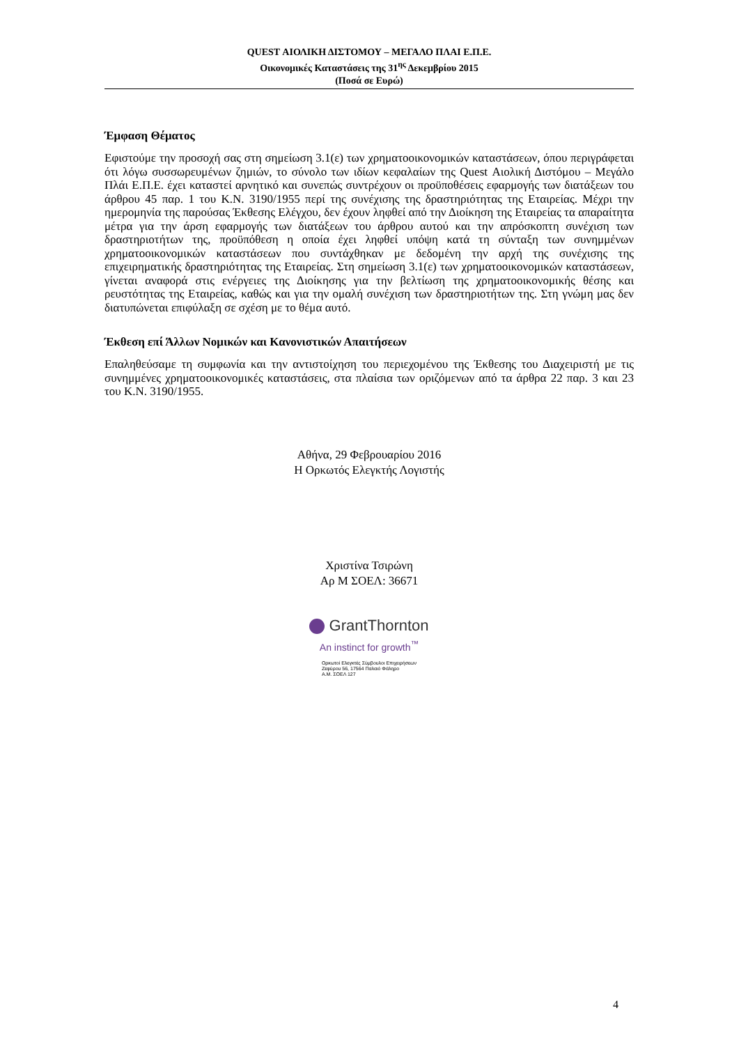QUEST ΑΙΟΛΙΚΗ ΔΙΣΤΟΜΟΥ – ΜΕΓΑΛΟ ΠΛΑΙ Ε.Π.Ε.
Οικονομικές Καταστάσεις της 31<sup>ης</sup> Δεκεμβρίου 2015
(Ποσά σε Ευρώ)
Έμφαση Θέματος
Εφιστούμε την προσοχή σας στη σημείωση 3.1(ε) των χρηματοοικονομικών καταστάσεων, όπου περιγράφεται ότι λόγω συσσωρευμένων ζημιών, το σύνολο των ιδίων κεφαλαίων της Quest Αιολική Διστόμου – Μεγάλο Πλάι Ε.Π.Ε. έχει καταστεί αρνητικό και συνεπώς συντρέχουν οι προϋποθέσεις εφαρμογής των διατάξεων του άρθρου 45 παρ. 1 του Κ.Ν. 3190/1955 περί της συνέχισης της δραστηριότητας της Εταιρείας. Μέχρι την ημερομηνία της παρούσας Έκθεσης Ελέγχου, δεν έχουν ληφθεί από την Διοίκηση της Εταιρείας τα απαραίτητα μέτρα για την άρση εφαρμογής των διατάξεων του άρθρου αυτού και την απρόσκοπτη συνέχιση των δραστηριοτήτων της, προϋπόθεση η οποία έχει ληφθεί υπόψη κατά τη σύνταξη των συνημμένων χρηματοοικονομικών καταστάσεων που συντάχθηκαν με δεδομένη την αρχή της συνέχισης της επιχειρηματικής δραστηριότητας της Εταιρείας. Στη σημείωση 3.1(ε) των χρηματοοικονομικών καταστάσεων, γίνεται αναφορά στις ενέργειες της Διοίκησης για την βελτίωση της χρηματοοικονομικής θέσης και ρευστότητας της Εταιρείας, καθώς και για την ομαλή συνέχιση των δραστηριοτήτων της. Στη γνώμη μας δεν διατυπώνεται επιφύλαξη σε σχέση με το θέμα αυτό.
Έκθεση επί Άλλων Νομικών και Κανονιστικών Απαιτήσεων
Επαληθεύσαμε τη συμφωνία και την αντιστοίχηση του περιεχομένου της Έκθεσης του Διαχειριστή με τις συνημμένες χρηματοοικονομικές καταστάσεις, στα πλαίσια των οριζόμενων από τα άρθρα 22 παρ. 3 και 23 του Κ.Ν. 3190/1955.
Αθήνα, 29 Φεβρουαρίου 2016
Η Ορκωτός Ελεγκτής Λογιστής
Χριστίνα Τσιρώνη
Αρ Μ ΣΟΕΛ: 36671
GrantThornton
An instinct for growth<sup>™</sup>
Ορκωτοί Ελεγκτές Σύμβουλοι Επιχειρήσεων
Ζεφύρου 56, 17564 Παλαιό Φάληρο
Α.Μ. ΣΟΕΛ 127
4